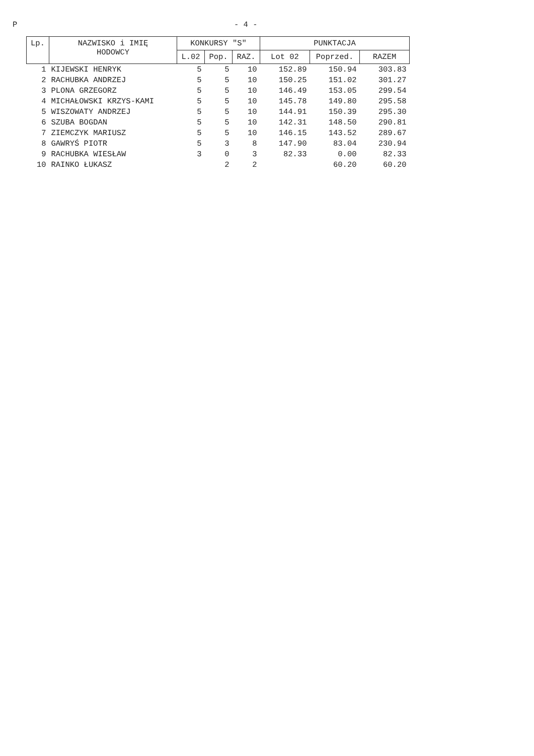P - 4 -
| Lp. | NAZWISKO i IMIĘ HODOWCY | KONKURSY "S" | | | PUNKTACJA | | |
| --- | --- | --- | --- | --- | --- | --- | --- |
| | | L.02 | Pop. | RAZ. | Lot 02 | Poprzed. | RAZEM |
| 1 | KIJEWSKI HENRYK | 5 | 5 | 10 | 152.89 | 150.94 | 303.83 |
| 2 | RACHUBKA ANDRZEJ | 5 | 5 | 10 | 150.25 | 151.02 | 301.27 |
| 3 | PLONA GRZEGORZ | 5 | 5 | 10 | 146.49 | 153.05 | 299.54 |
| 4 | MICHAŁOWSKI KRZYS-KAMI | 5 | 5 | 10 | 145.78 | 149.80 | 295.58 |
| 5 | WISZOWATY ANDRZEJ | 5 | 5 | 10 | 144.91 | 150.39 | 295.30 |
| 6 | SZUBA BOGDAN | 5 | 5 | 10 | 142.31 | 148.50 | 290.81 |
| 7 | ZIEMCZYK MARIUSZ | 5 | 5 | 10 | 146.15 | 143.52 | 289.67 |
| 8 | GAWRYŚ PIOTR | 5 | 3 | 8 | 147.90 | 83.04 | 230.94 |
| 9 | RACHUBKA WIESŁAW | 3 | 0 | 3 | 82.33 | 0.00 | 82.33 |
| 10 | RAINKO ŁUKASZ | | 2 | 2 | | 60.20 | 60.20 |